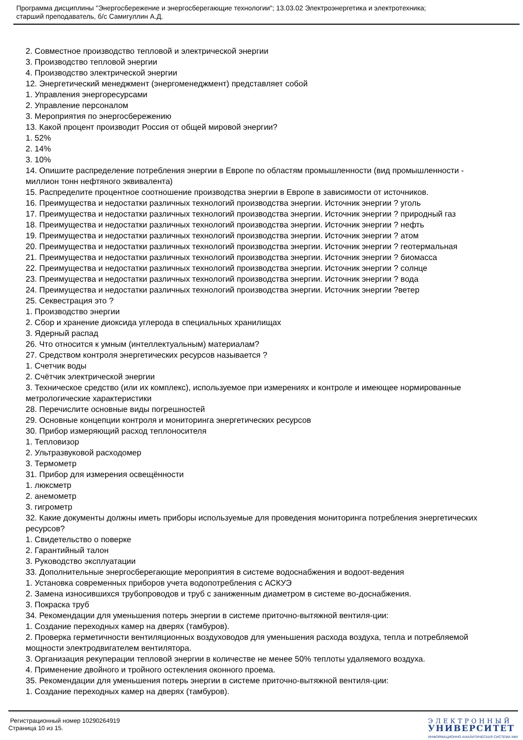Программа дисциплины "Энергосбережение и энергосберегающие технологии"; 13.03.02 Электроэнергетика и электротехника;
старший преподаватель, б/с Самигуллин А.Д.
2. Совместное производство тепловой и электрической энергии
3. Производство тепловой энергии
4. Производство электрической энергии
12. Энергетический менеджмент (энергоменеджмент) представляет собой
1. Управления энергоресурсами
2. Управление персоналом
3. Мероприятия по энергосбережению
13. Какой процент производит Россия от общей мировой энергии?
1. 52%
2. 14%
3. 10%
14. Опишите распределение потребления энергии в Европе по областям промышленности (вид промышленности - миллион тонн нефтяного эквивалента)
15. Распределите процентное соотношение производства энергии в Европе в зависимости от источников.
16. Преимущества и недостатки различных технологий производства энергии. Источник энергии ? уголь
17. Преимущества и недостатки различных технологий производства энергии. Источник энергии ? природный газ
18. Преимущества и недостатки различных технологий производства энергии. Источник энергии ? нефть
19. Преимущества и недостатки различных технологий производства энергии. Источник энергии ? атом
20. Преимущества и недостатки различных технологий производства энергии. Источник энергии ? геотермальная
21. Преимущества и недостатки различных технологий производства энергии. Источник энергии ? биомасса
22. Преимущества и недостатки различных технологий производства энергии. Источник энергии ? солнце
23. Преимущества и недостатки различных технологий производства энергии. Источник энергии ? вода
24. Преимущества и недостатки различных технологий производства энергии. Источник энергии ?ветер
25. Секвестрация это ?
1. Производство энергии
2. Сбор и хранение диоксида углерода в специальных хранилищах
3. Ядерный распад
26. Что относится к умным (интеллектуальным) материалам?
27. Средством контроля энергетических ресурсов называется ?
1. Счетчик воды
2. Счётчик электрической энергии
3. Техническое средство (или их комплекс), используемое при измерениях и контроле и имеющее нормированные метрологические характеристики
28. Перечислите основные виды погрешностей
29. Основные концепции контроля и мониторинга энергетических ресурсов
30. Прибор измеряющий расход теплоносителя
1. Тепловизор
2. Ультразвуковой расходомер
3. Термометр
31. Прибор для измерения освещённости
1. люксметр
2. анемометр
3. гигрометр
32. Какие документы должны иметь приборы используемые для проведения мониторинга потребления энергетических ресурсов?
1. Свидетельство о поверке
2. Гарантийный талон
3. Руководство эксплуатации
33. Дополнительные энергосберегающие мероприятия в системе водоснабжения и водоот-ведения
1. Установка современных приборов учета водопотребления с АСКУЭ
2. Замена износившихся трубопроводов и труб с заниженным диаметром в системе во-доснабжения.
3. Покраска труб
34. Рекомендации для уменьшения потерь энергии в системе приточно-вытяжной вентиля-ции:
1. Создание переходных камер на дверях (тамбуров).
2. Проверка герметичности вентиляционных воздуховодов для уменьшения расхода воздуха, тепла и потребляемой мощности электродвигателем вентилятора.
3. Организация рекуперации тепловой энергии в количестве не менее 50% теплоты удаляемого воздуха.
4. Применение двойного и тройного остекления оконного проема.
35. Рекомендации для уменьшения потерь энергии в системе приточно-вытяжной вентиля-ции:
1. Создание переходных камер на дверях (тамбуров).
Регистрационный номер 10290264919
Страница 10 из 15.
ЭЛЕКТРОННЫЙ
УНИВЕРСИТЕТ
ИНФОРМАЦИОННО-АНАЛИТИЧЕСКАЯ СИСТЕМА КФУ